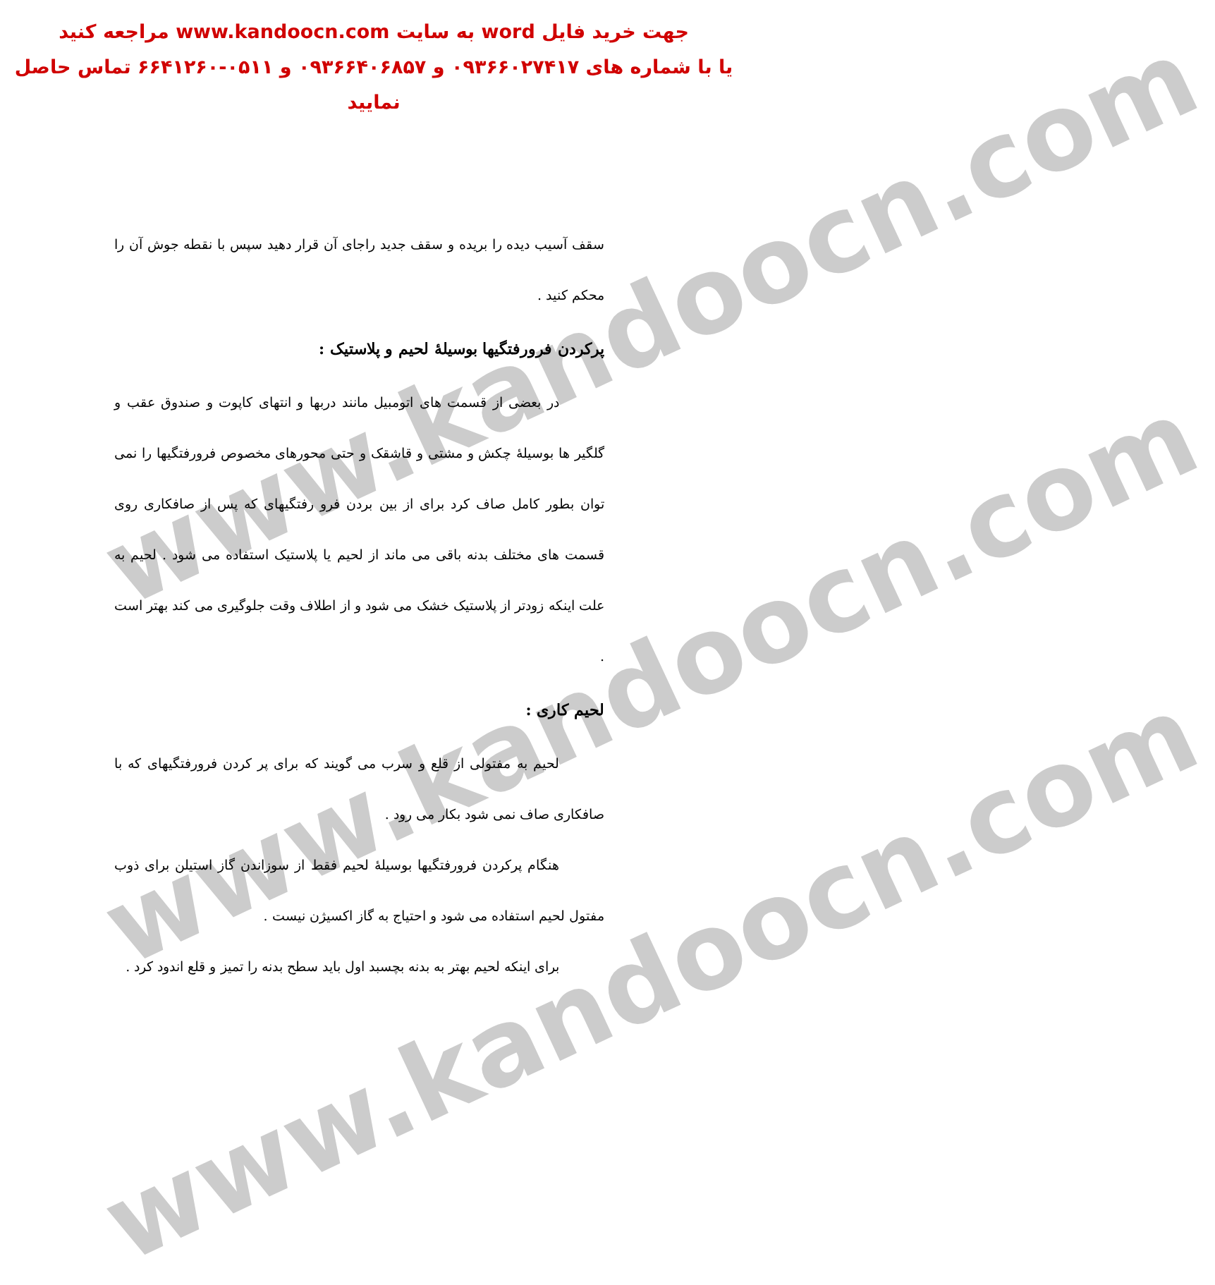www.kandoocn.com
www.kandoocn.com
www.kandoocn.com
جهت خرید فایل word به سایت www.kandoocn.com مراجعه کنید
یا با شماره های ۰۹۳۶۶۰۲۷۴۱۷ و ۰۹۳۶۶۴۰۶۸۵۷ و ۰۵۱۱-۶۶۴۱۲۶۰ تماس حاصل نمایید
سقف آسیب دیده را بریده و سقف جدید راجای آن قرار دهید سپس با نقطه جوش آن را محکم کنید .
پرکردن فرورفتگیها بوسیلهٔ لحیم و پلاستیک :
در بعضی از قسمت های اتومبیل مانند دربها و انتهای کاپوت و صندوق عقب و گلگیر ها بوسیلهٔ چکش و مشتی و قاشقک و حتی محورهای مخصوص فرورفتگیها را نمی توان بطور کامل صاف کرد برای از بین بردن فرو رفتگیهای که پس از صافکاری روی قسمت های مختلف بدنه باقی می ماند از لحیم یا پلاستیک استفاده می شود . لحیم به علت اینکه زودتر از پلاستیک خشک می شود و از اطلاف وقت جلوگیری می کند بهتر است .
لحیم کاری :
لحیم به مفتولی از قلع و سرب می گویند که برای پر کردن فرورفتگیهای که با صافکاری صاف نمی شود بکار می رود .
هنگام پرکردن فرورفتگیها بوسیلهٔ لحیم فقط از سوزاندن گاز استیلن برای ذوب مفتول لحیم استفاده می شود و احتیاج به گاز اکسیژن نیست .
برای اینکه لحیم بهتر به بدنه بچسبد اول باید سطح بدنه را تمیز و قلع اندود کرد .